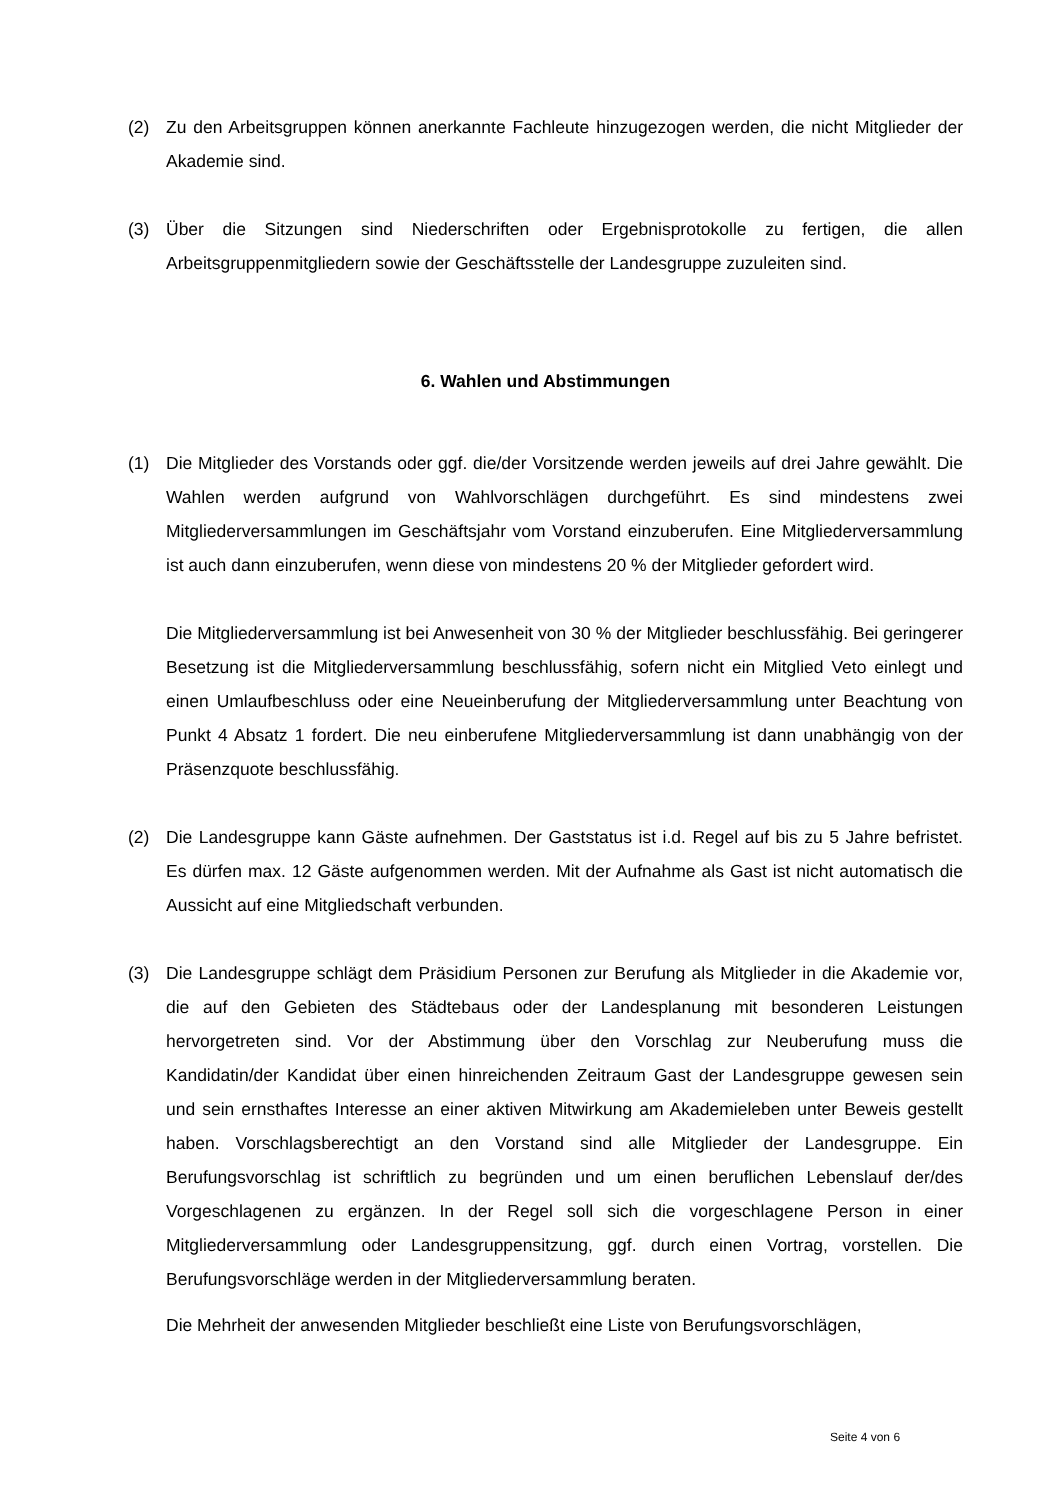(2) Zu den Arbeitsgruppen können anerkannte Fachleute hinzugezogen werden, die nicht Mitglieder der Akademie sind.
(3) Über die Sitzungen sind Niederschriften oder Ergebnisprotokolle zu fertigen, die allen Arbeitsgruppenmitgliedern sowie der Geschäftsstelle der Landesgruppe zuzuleiten sind.
6. Wahlen und Abstimmungen
(1) Die Mitglieder des Vorstands oder ggf. die/der Vorsitzende werden jeweils auf drei Jahre gewählt. Die Wahlen werden aufgrund von Wahlvorschlägen durchgeführt. Es sind mindestens zwei Mitgliederversammlungen im Geschäftsjahr vom Vorstand einzuberufen. Eine Mitgliederversammlung ist auch dann einzuberufen, wenn diese von mindestens 20 % der Mitglieder gefordert wird.
Die Mitgliederversammlung ist bei Anwesenheit von 30 % der Mitglieder beschlussfähig. Bei geringerer Besetzung ist die Mitgliederversammlung beschlussfähig, sofern nicht ein Mitglied Veto einlegt und einen Umlaufbeschluss oder eine Neueinberufung der Mitgliederversammlung unter Beachtung von Punkt 4 Absatz 1 fordert. Die neu einberufene Mitgliederversammlung ist dann unabhängig von der Präsenzquote beschlussfähig.
(2) Die Landesgruppe kann Gäste aufnehmen. Der Gaststatus ist i.d. Regel auf bis zu 5 Jahre befristet. Es dürfen max. 12 Gäste aufgenommen werden. Mit der Aufnahme als Gast ist nicht automatisch die Aussicht auf eine Mitgliedschaft verbunden.
(3) Die Landesgruppe schlägt dem Präsidium Personen zur Berufung als Mitglieder in die Akademie vor, die auf den Gebieten des Städtebaus oder der Landesplanung mit besonderen Leistungen hervorgetreten sind. Vor der Abstimmung über den Vorschlag zur Neuberufung muss die Kandidatin/der Kandidat über einen hinreichenden Zeitraum Gast der Landesgruppe gewesen sein und sein ernsthaftes Interesse an einer aktiven Mitwirkung am Akademieleben unter Beweis gestellt haben. Vorschlagsberechtigt an den Vorstand sind alle Mitglieder der Landesgruppe. Ein Berufungsvorschlag ist schriftlich zu begründen und um einen beruflichen Lebenslauf der/des Vorgeschlagenen zu ergänzen. In der Regel soll sich die vorgeschlagene Person in einer Mitgliederversammlung oder Landesgruppensitzung, ggf. durch einen Vortrag, vorstellen. Die Berufungsvorschläge werden in der Mitgliederversammlung beraten.
Die Mehrheit der anwesenden Mitglieder beschließt eine Liste von Berufungsvorschlägen,
Seite 4 von 6